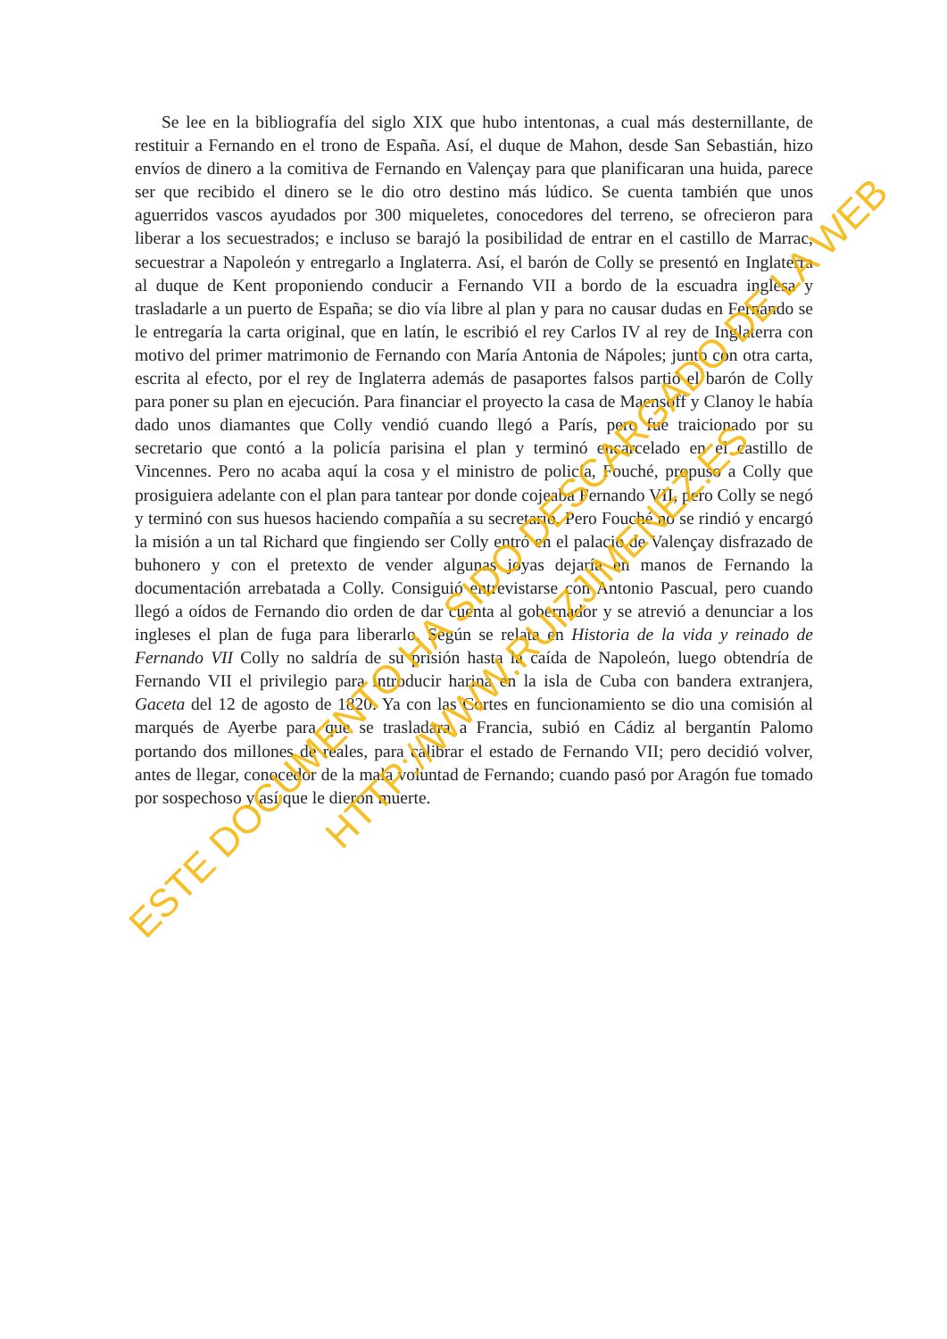Se lee en la bibliografía del siglo XIX que hubo intentonas, a cual más desternillante, de restituir a Fernando en el trono de España. Así, el duque de Mahon, desde San Sebastián, hizo envíos de dinero a la comitiva de Fernando en Valençay para que planificaran una huida, parece ser que recibido el dinero se le dio otro destino más lúdico. Se cuenta también que unos aguerridos vascos ayudados por 300 miqueletes, conocedores del terreno, se ofrecieron para liberar a los secuestrados; e incluso se barajó la posibilidad de entrar en el castillo de Marrac, secuestrar a Napoleón y entregarlo a Inglaterra. Así, el barón de Colly se presentó en Inglaterra al duque de Kent proponiendo conducir a Fernando VII a bordo de la escuadra inglesa y trasladarle a un puerto de España; se dio vía libre al plan y para no causar dudas en Fernando se le entregaría la carta original, que en latín, le escribió el rey Carlos IV al rey de Inglaterra con motivo del primer matrimonio de Fernando con María Antonia de Nápoles; junto con otra carta, escrita al efecto, por el rey de Inglaterra además de pasaportes falsos partió el barón de Colly para poner su plan en ejecución. Para financiar el proyecto la casa de Maensoff y Clanoy le había dado unos diamantes que Colly vendió cuando llegó a París, pero fue traicionado por su secretario que contó a la policía parisina el plan y terminó encarcelado en el castillo de Vincennes. Pero no acaba aquí la cosa y el ministro de policía, Fouché, propuso a Colly que prosiguiera adelante con el plan para tantear por donde cojeaba Fernando VII, pero Colly se negó y terminó con sus huesos haciendo compañía a su secretario. Pero Fouché no se rindió y encargó la misión a un tal Richard que fingiendo ser Colly entró en el palacio de Valençay disfrazado de buhonero y con el pretexto de vender algunas joyas dejaría en manos de Fernando la documentación arrebatada a Colly. Consiguió entrevistarse con Antonio Pascual, pero cuando llegó a oídos de Fernando dio orden de dar cuenta al gobernador y se atrevió a denunciar a los ingleses el plan de fuga para liberarlo. Según se relata en Historia de la vida y reinado de Fernando VII Colly no saldría de su prisión hasta la caída de Napoleón, luego obtendría de Fernando VII el privilegio para introducir harina en la isla de Cuba con bandera extranjera, Gaceta del 12 de agosto de 1820. Ya con las Cortes en funcionamiento se dio una comisión al marqués de Ayerbe para que se trasladara a Francia, subió en Cádiz al bergantín Palomo portando dos millones de reales, para calibrar el estado de Fernando VII; pero decidió volver, antes de llegar, conocedor de la mala voluntad de Fernando; cuando pasó por Aragón fue tomado por sospechoso y así que le dieron muerte.
ESTE DOCUMENTO HA SIDO DESCARGADO DE LA WEB
HTTP://WWW.RUIZJIMENEZ.ES